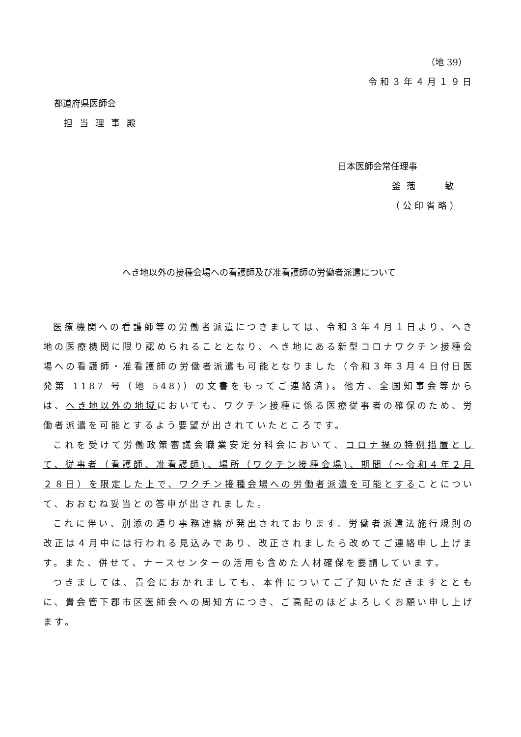（地 39）
令和３年４月１９日
都道府県医師会
担当理事殿
日本医師会常任理事
釜萢　 敏
（公印省略）
へき地以外の接種会場への看護師及び准看護師の労働者派遣について
医療機関への看護師等の労働者派遣につきましては、令和３年４月１日より、へき地の医療機関に限り認められることとなり、へき地にある新型コロナワクチン接種会場への看護師・准看護師の労働者派遣も可能となりました（令和３年３月４日付日医発第 1187 号（地 548)）の文書をもってご連絡済)。他方、全国知事会等からは、へき地以外の地域においても、ワクチン接種に係る医療従事者の確保のため、労働者派遣を可能とするよう要望が出されていたところです。
これを受けて労働政策審議会職業安定分科会において、コロナ禍の特例措置として、従事者（看護師、准看護師)、場所（ワクチン接種会場)、期間（～令和４年２月２８日）を限定した上で、ワクチン接種会場への労働者派遣を可能とすることについて、おおむね妥当との答申が出されました。
これに伴い、別添の通り事務連絡が発出されております。労働者派遣法施行規則の改正は４月中には行われる見込みであり、改正されましたら改めてご連絡申し上げます。また、併せて、ナースセンターの活用も含めた人材確保を要請しています。
つきましては、貴会におかれましても、本件についてご了知いただきますとともに、貴会管下郡市区医師会への周知方につき、ご高配のほどよろしくお願い申し上げます。